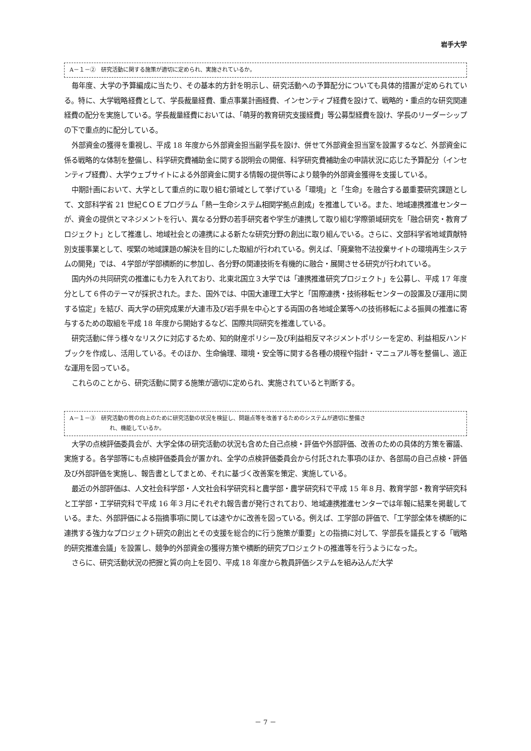岩手大学
A－１－②　研究活動に関する施策が適切に定められ、実施されているか。
毎年度、大学の予算編成に当たり、その基本的方針を明示し、研究活動への予算配分についても具体的措置が定められている。特に、大学戦略経費として、学長裁量経費、重点事業計画経費、インセンティブ経費を設けて、戦略的・重点的な研究関連経費の配分を実施している。学長裁量経費においては、「萌芽的教育研究支援経費」等公募型経費を設け、学長のリーダーシップの下で重点的に配分している。
外部資金の獲得を重視し、平成 18 年度から外部資金担当副学長を設け、併せて外部資金担当室を設置するなど、外部資金に係る戦略的な体制を整備し、科学研究費補助金に関する説明会の開催、科学研究費補助金の申請状況に応じた予算配分（インセンティブ経費）、大学ウェブサイトによる外部資金に関する情報の提供等により競争的外部資金獲得を支援している。
中期計画において、大学として重点的に取り組む領域として挙げている「環境」と「生命」を融合する最重要研究課題として、文部科学省 21 世紀ＣＯＥプログラム「熱ー生命システム相関学拠点創成」を推進している。また、地域連携推進センターが、資金の提供とマネジメントを行い、異なる分野の若手研究者や学生が連携して取り組む学際領域研究を「融合研究・教育プロジェクト」として推進し、地域社会との連携による新たな研究分野の創出に取り組んでいる。さらに、文部科学省地域貢献特別支援事業として、喫緊の地域課題の解決を目的にした取組が行われている。例えば、「廃棄物不法投棄サイトの環境再生システムの開発」では、４学部が学部横断的に参加し、各分野の関連技術を有機的に融合・展開させる研究が行われている。
国内外の共同研究の推進にも力を入れており、北東北国立３大学では「連携推進研究プロジェクト」を公募し、平成 17 年度分として６件のテーマが採択された。また、国外では、中国大連理工大学と「国際連携・技術移転センターの設置及び運用に関する協定」を結び、両大学の研究成果が大連市及び岩手県を中心とする両国の各地域企業等への技術移転による振興の推進に寄与するための取組を平成 18 年度から開始するなど、国際共同研究を推進している。
研究活動に伴う様々なリスクに対応するため、知的財産ポリシー及び利益相反マネジメントポリシーを定め、利益相反ハンドブックを作成し、活用している。そのほか、生命倫理、環境・安全等に関する各種の規程や指針・マニュアル等を整備し、適正な運用を図っている。
これらのことから、研究活動に関する施策が適切に定められ、実施されていると判断する。
A－１－③　研究活動の質の向上のために研究活動の状況を検証し、問題点等を改善するためのシステムが適切に整備さ
れ、機能しているか。
大学の点検評価委員会が、大学全体の研究活動の状況も含めた自己点検・評価や外部評価、改善のための具体的方策を審議、実施する。各学部等にも点検評価委員会が置かれ、全学の点検評価委員会から付託された事項のほか、各部局の自己点検・評価及び外部評価を実施し、報告書としてまとめ、それに基づく改善案を策定、実施している。
最近の外部評価は、人文社会科学部・人文社会科学研究科と農学部・農学研究科で平成 15 年８月、教育学部・教育学研究科と工学部・工学研究科で平成 16 年３月にそれぞれ報告書が発行されており、地域連携推進センターでは年報に結果を掲載している。また、外部評価による指摘事項に関しては速やかに改善を図っている。例えば、工学部の評価で、「工学部全体を横断的に連携する強力なプロジェクト研究の創出とその支援を総合的に行う施策が重要」との指摘に対して、学部長を議長とする「戦略的研究推進会議」を設置し、競争的外部資金の獲得方策や横断的研究プロジェクトの推進等を行うようになった。
さらに、研究活動状況の把握と質の向上を図り、平成 18 年度から教員評価システムを組み込んだ大学
－ 7 －